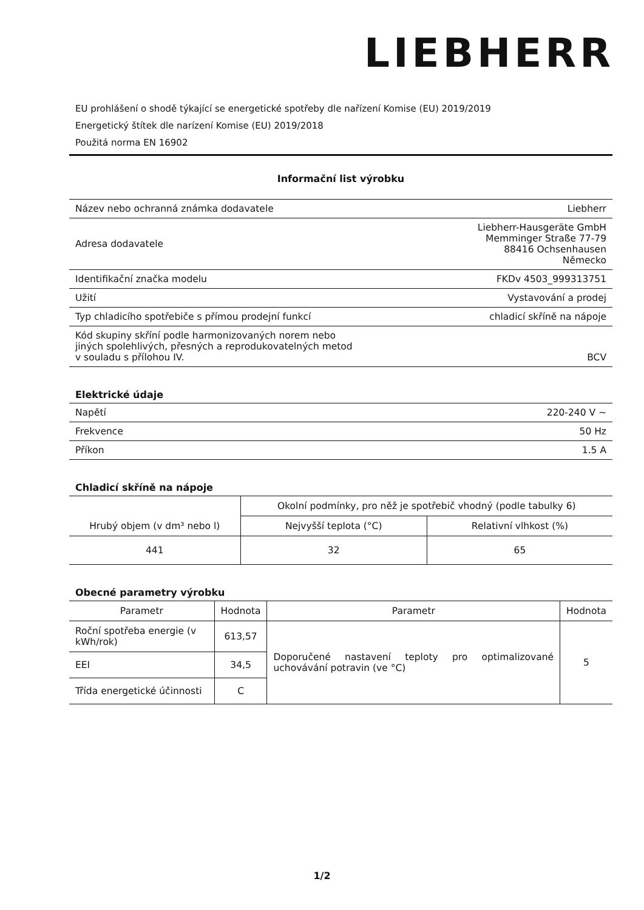LIEBHERR
EU prohlášení o shodě týkající se energetické spotřeby dle nařízení Komise (EU) 2019/2019
Energetický štítek dle narízení Komise (EU) 2019/2018
Použitá norma EN 16902
Informační list výrobku
| Název nebo ochranná známka dodavatele | Liebherr |
| Adresa dodavatele | Liebherr-Hausgeräte GmbH Memminger Straße 77-79 88416 Ochsenhausen Německo |
| Identifikační značka modelu | FKDv 4503_999313751 |
| Užití | Vystavování a prodej |
| Typ chladicího spotřebiče s přímou prodejní funkcí | chladicí skříně na nápoje |
| Kód skupiny skříní podle harmonizovaných norem nebo jiných spolehlivých, přesných a reprodukovatelných metod v souladu s přílohou IV. | BCV |
Elektrické údaje
| Napětí | 220-240 V ~ |
| Frekvence | 50 Hz |
| Příkon | 1.5 A |
Chladicí skříně na nápoje
| Hrubý objem (v dm³ nebo l) | Okolní podmínky, pro něž je spotřebič vhodný (podle tabulky 6) | |
| --- | --- | --- |
| | Nejvyšší teplota (°C) | Relativní vlhkost (%) |
| 441 | 32 | 65 |
Obecné parametry výrobku
| Parametr | Hodnota | Parametr | Hodnota |
| --- | --- | --- | --- |
| Roční spotřeba energie (v kWh/rok) | 613,57 | Doporučené nastavení teploty pro optimalizované uchovávání potravin (ve °C) | 5 |
| EEI | 34,5 | | |
| Třída energetické účinnosti | C | | |
1/2